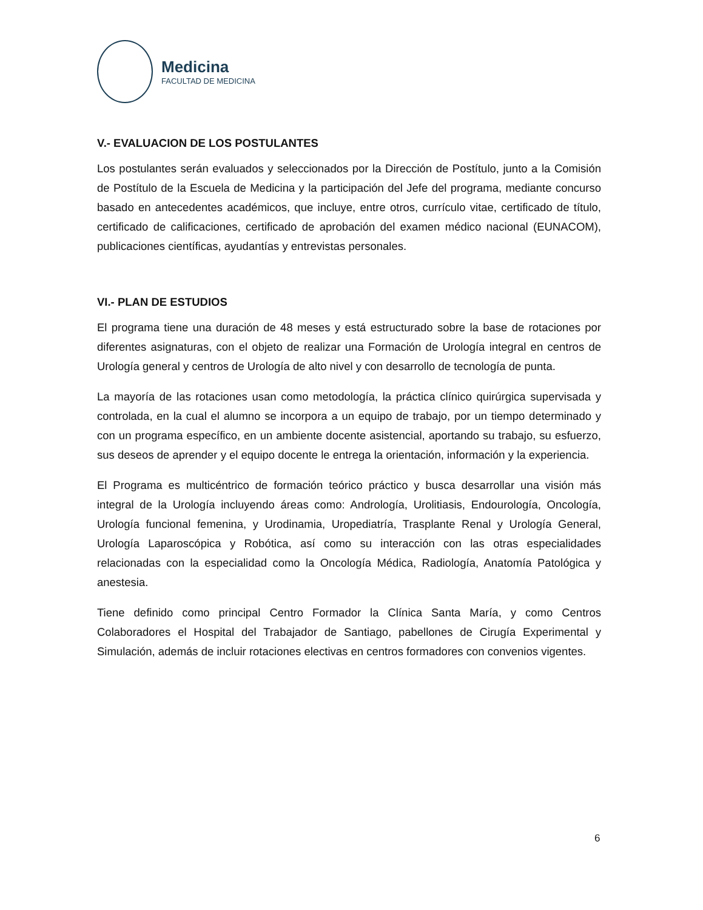Medicina
FACULTAD DE MEDICINA
V.- EVALUACION DE LOS POSTULANTES
Los postulantes serán evaluados y seleccionados por la Dirección de Postítulo, junto a la Comisión de Postítulo de la Escuela de Medicina y la participación del Jefe del programa, mediante concurso basado en antecedentes académicos, que incluye, entre otros, currículo vitae, certificado de título, certificado de calificaciones, certificado de aprobación del examen médico nacional (EUNACOM), publicaciones científicas, ayudantías y entrevistas personales.
VI.- PLAN DE ESTUDIOS
El programa tiene una duración de 48 meses y está estructurado sobre la base de rotaciones por diferentes asignaturas, con el objeto de realizar una Formación de Urología integral en centros de Urología general y centros de Urología de alto nivel y con desarrollo de tecnología de punta.
La mayoría de las rotaciones usan como metodología, la práctica clínico quirúrgica supervisada y controlada, en la cual el alumno se incorpora a un equipo de trabajo, por un tiempo determinado y con un programa específico, en un ambiente docente asistencial, aportando su trabajo, su esfuerzo, sus deseos de aprender y el equipo docente le entrega la orientación, información y la experiencia.
El Programa es multicéntrico de formación teórico práctico y busca desarrollar una visión más integral de la Urología incluyendo áreas como: Andrología, Urolitiasis, Endourología, Oncología, Urología funcional femenina, y Urodinamia, Uropediatría, Trasplante Renal y Urología General, Urología Laparoscópica y Robótica, así como su interacción con las otras especialidades relacionadas con la especialidad como la Oncología Médica, Radiología, Anatomía Patológica y anestesia.
Tiene definido como principal Centro Formador la Clínica Santa María, y como Centros Colaboradores el Hospital del Trabajador de Santiago, pabellones de Cirugía Experimental y Simulación, además de incluir rotaciones electivas en centros formadores con convenios vigentes.
6